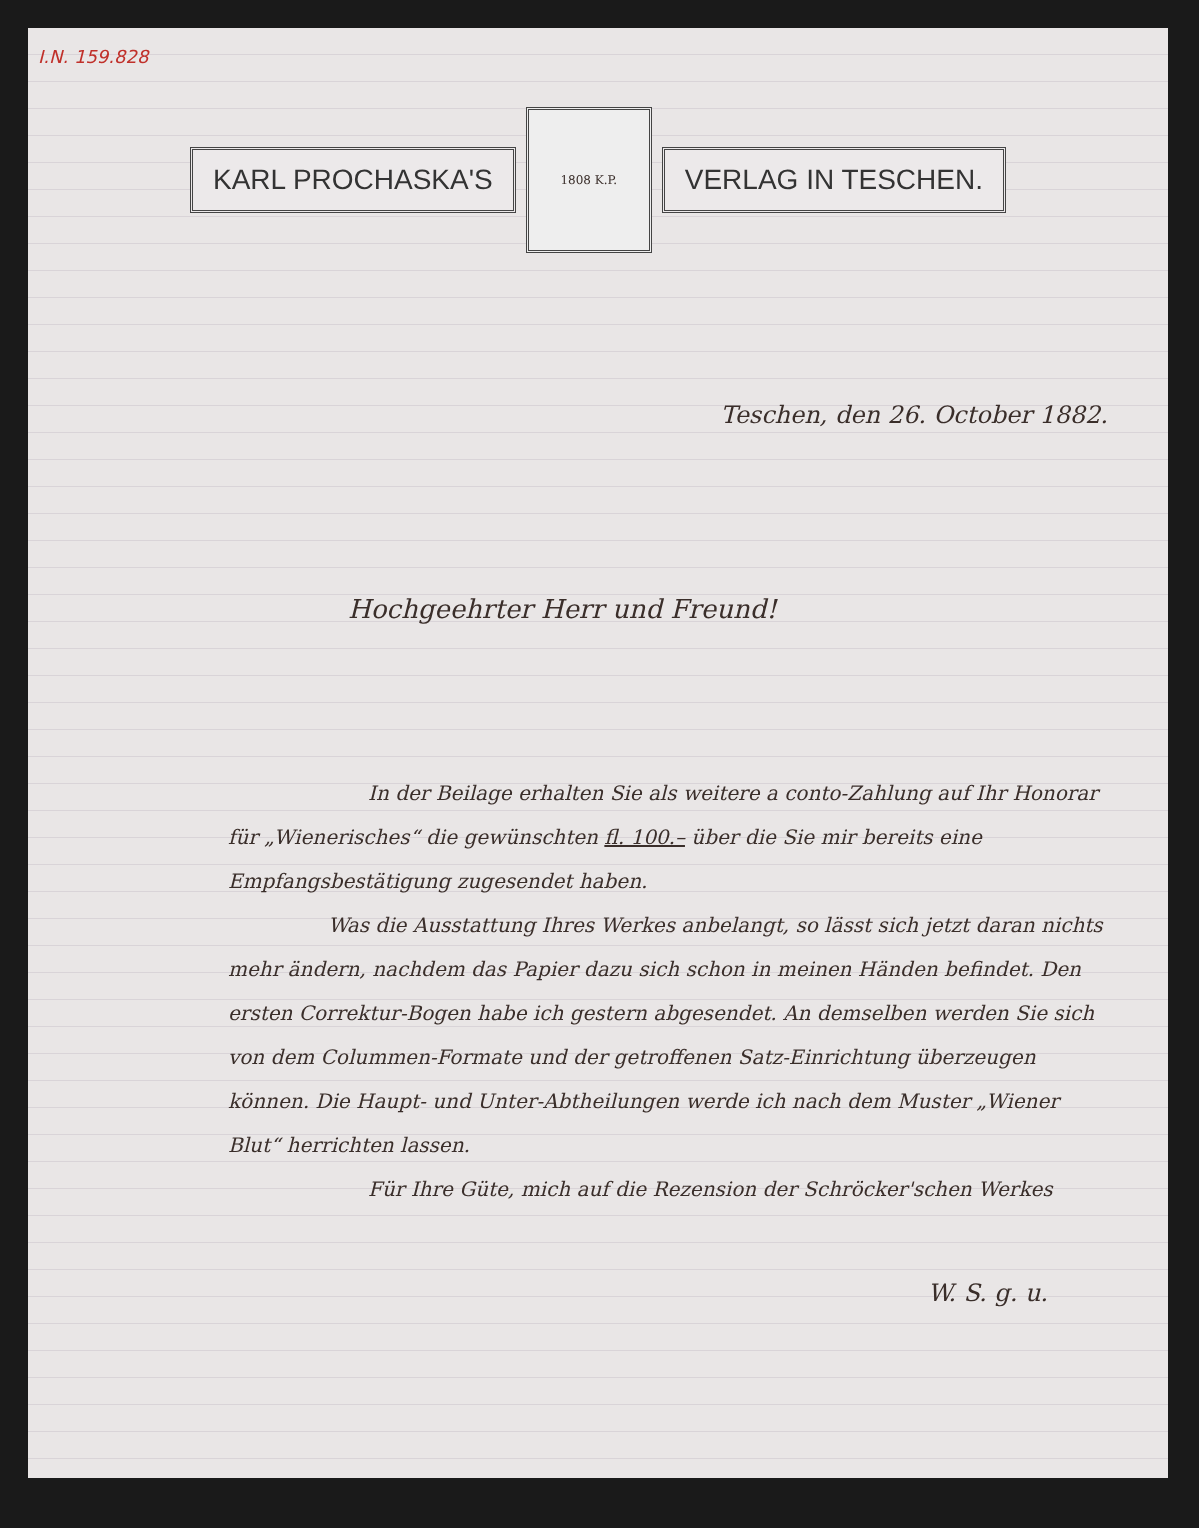I.N. 159.828
KARL PROCHASKA'S
1808 K.P.
VERLAG IN TESCHEN.
Teschen, den 26. October 1882.
Hochgeehrter Herr und Freund!
In der Beilage erhalten Sie als weitere a conto-Zahlung auf Ihr Honorar für „Wienerisches“ die gewünschten fl. 100.– über die Sie mir bereits eine Empfangsbestätigung zugesendet haben.
Was die Ausstattung Ihres Werkes anbelangt, so lässt sich jetzt daran nichts mehr ändern, nachdem das Papier dazu sich schon in meinen Händen befindet. Den ersten Correktur-Bogen habe ich gestern abgesendet. An demselben werden Sie sich von dem Colummen-Formate und der getroffenen Satz-Einrichtung überzeugen können. Die Haupt- und Unter-Abtheilungen werde ich nach dem Muster „Wiener Blut“ herrichten lassen.
Für Ihre Güte, mich auf die Rezension der Schröcker'schen Werkes
W. S. g. u.